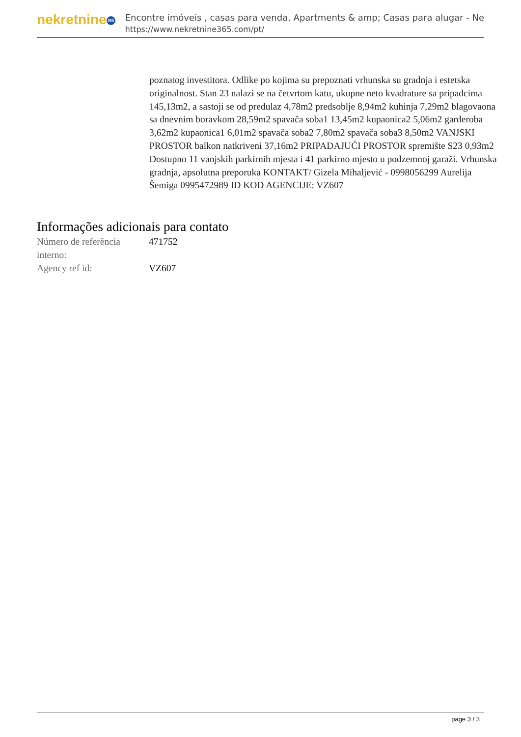nekretnine 365
Encontre imóveis , casas para venda, Apartments & amp; Casas para alugar - Ne
https://www.nekretnine365.com/pt/
poznatog investitora. Odlike po kojima su prepoznati vrhunska su gradnja i estetska originalnost. Stan 23 nalazi se na četvrtom katu, ukupne neto kvadrature sa pripadcima 145,13m2, a sastoji se od predulaz 4,78m2 predsoblje 8,94m2 kuhinja 7,29m2 blagovaona sa dnevnim boravkom 28,59m2 spavača soba1 13,45m2 kupaonica2 5,06m2 garderoba 3,62m2 kupaonica1 6,01m2 spavača soba2 7,80m2 spavača soba3 8,50m2 VANJSKI PROSTOR balkon natkriveni 37,16m2 PRIPADAJUĆI PROSTOR spremište S23 0,93m2 Dostupno 11 vanjskih parkirnih mjesta i 41 parkirno mjesto u podzemnoj garaži. Vrhunska gradnja, apsolutna preporuka KONTAKT/ Gizela Mihaljević - 0998056299 Aurelija Šemiga 0995472989 ID KOD AGENCIJE: VZ607
Informações adicionais para contato
| Número de referência interno: | 471752 |
| Agency ref id: | VZ607 |
page 3 / 3